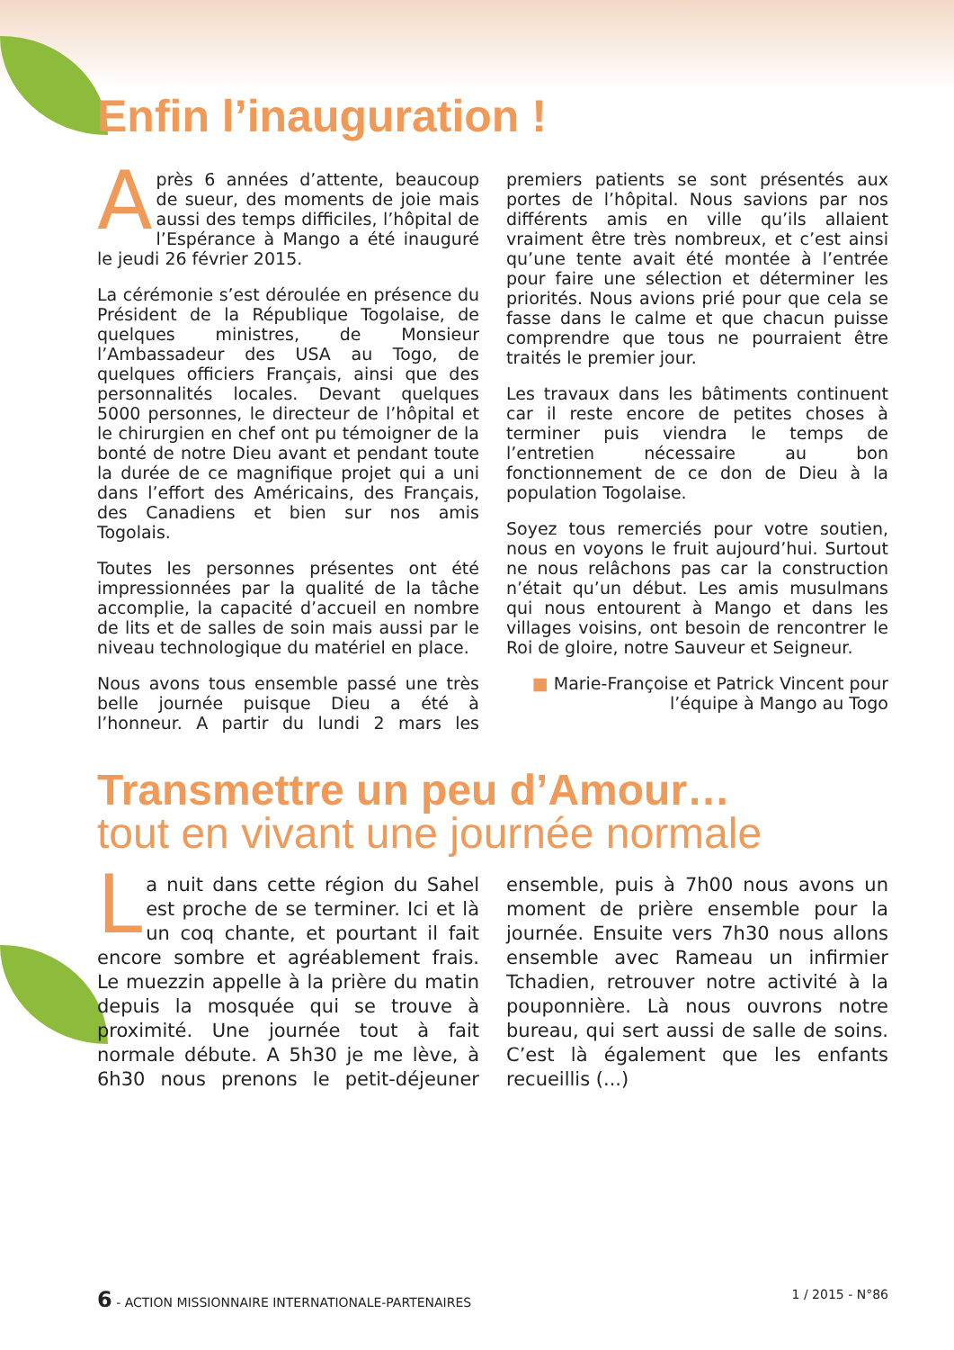Enfin l’inauguration !
Après 6 années d’attente, beaucoup de sueur, des moments de joie mais aussi des temps difficiles, l’hôpital de l’Espérance à Mango a été inauguré le jeudi 26 février 2015.
La cérémonie s’est déroulée en présence du Président de la République Togolaise, de quelques ministres, de Monsieur l’Ambassadeur des USA au Togo, de quelques officiers Français, ainsi que des personnalités locales. Devant quelques 5000 personnes, le directeur de l’hôpital et le chirurgien en chef ont pu témoigner de la bonté de notre Dieu avant et pendant toute la durée de ce magnifique projet qui a uni dans l’effort des Américains, des Français, des Canadiens et bien sur nos amis Togolais.
Toutes les personnes présentes ont été impressionnées par la qualité de la tâche accomplie, la capacité d’accueil en nombre de lits et de salles de soin mais aussi par le niveau technologique du matériel en place.
Nous avons tous ensemble passé une très belle journée puisque Dieu a été à l’honneur. A partir du lundi 2 mars les premiers patients se sont présentés aux portes de l’hôpital. Nous savions par nos différents amis en ville qu’ils allaient vraiment être très nombreux, et c’est ainsi qu’une tente avait été montée à l’entrée pour faire une sélection et déterminer les priorités. Nous avions prié pour que cela se fasse dans le calme et que chacun puisse comprendre que tous ne pourraient être traités le premier jour.
Les travaux dans les bâtiments continuent car il reste encore de petites choses à terminer puis viendra le temps de l’entretien nécessaire au bon fonctionnement de ce don de Dieu à la population Togolaise.
Soyez tous remerciés pour votre soutien, nous en voyons le fruit aujourd’hui. Surtout ne nous relâchons pas car la construction n’était qu’un début. Les amis musulmans qui nous entourent à Mango et dans les villages voisins, ont besoin de rencontrer le Roi de gloire, notre Sauveur et Seigneur.
■ Marie-Françoise et Patrick Vincent pour l’équipe à Mango au Togo
Transmettre un peu d’Amour…
tout en vivant une journée normale
La nuit dans cette région du Sahel est proche de se terminer. Ici et là un coq chante, et pourtant il fait encore sombre et agréablement frais. Le muezzin appelle à la prière du matin depuis la mosquée qui se trouve à proximité. Une journée tout à fait normale débute. A 5h30 je me lève, à 6h30 nous prenons le petit-déjeuner ensemble, puis à 7h00 nous avons un moment de prière ensemble pour la journée. Ensuite vers 7h30 nous allons ensemble avec Rameau un infirmier Tchadien, retrouver notre activité à la pouponnière. Là nous ouvrons notre bureau, qui sert aussi de salle de soins. C’est là également que les enfants recueillis (...)
6 - ACTION MISSIONNAIRE INTERNATIONALE-PARTENAIRES 1 / 2015 - N°86